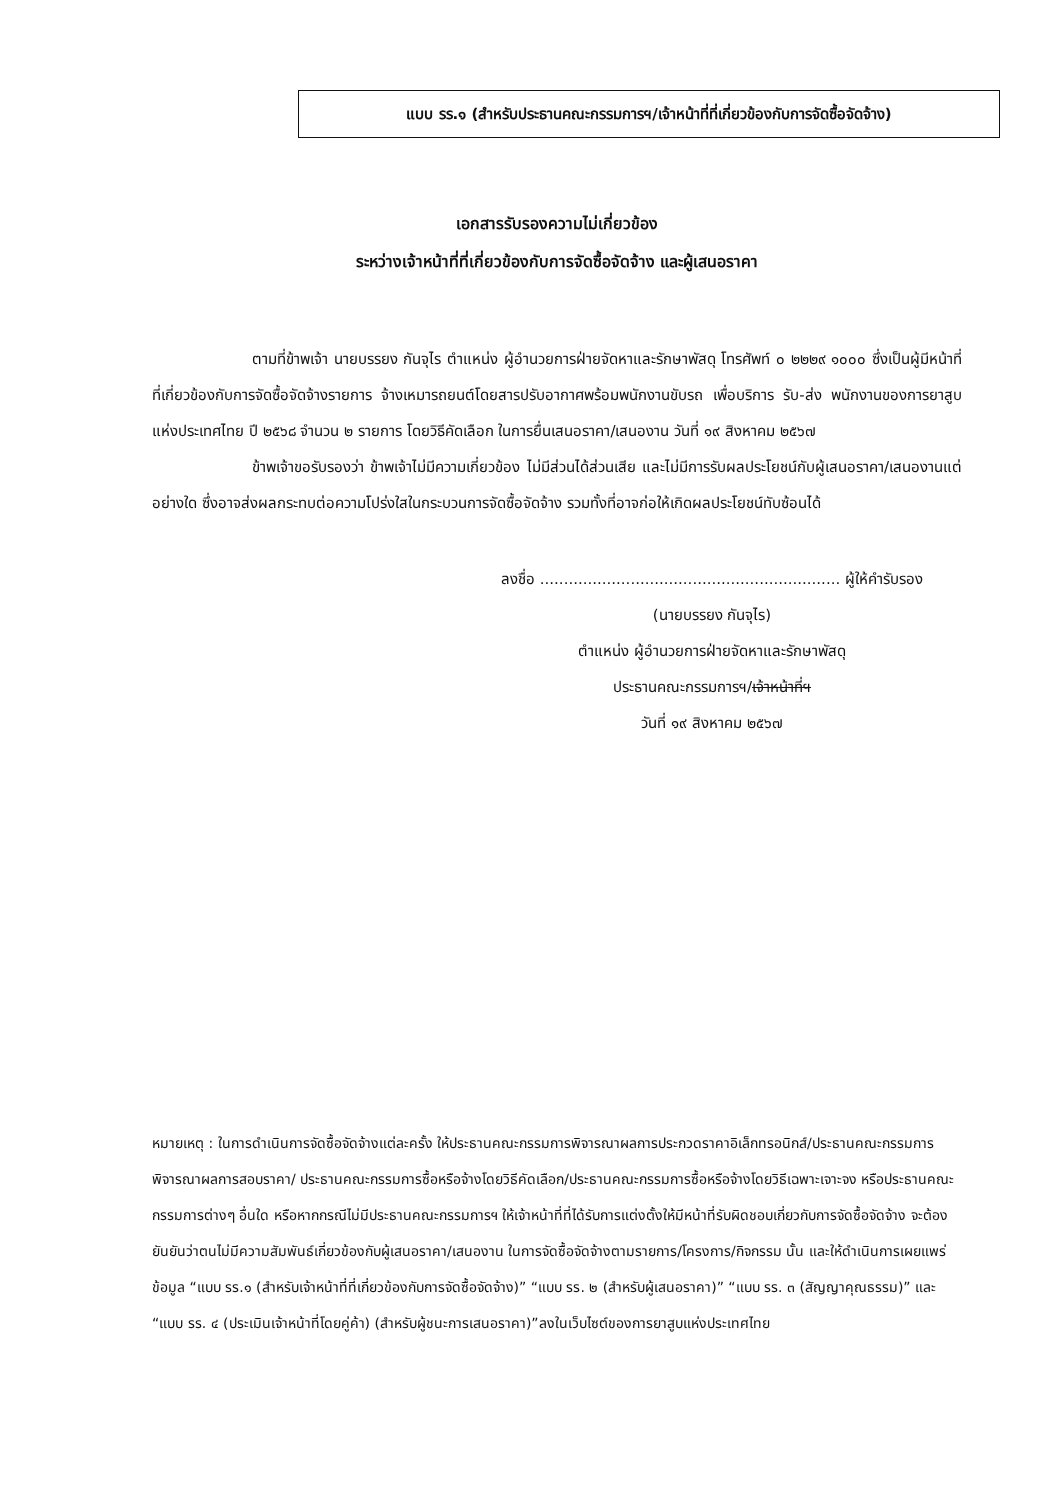แบบ รร.๑ (สำหรับประธานคณะกรรมการฯ/เจ้าหน้าที่ที่เกี่ยวข้องกับการจัดซื้อจัดจ้าง)
เอกสารรับรองความไม่เกี่ยวข้อง
ระหว่างเจ้าหน้าที่ที่เกี่ยวข้องกับการจัดซื้อจัดจ้าง และผู้เสนอราคา
ตามที่ข้าพเจ้า นายบรรยง กันจุไร ตำแหน่ง ผู้อำนวยการฝ่ายจัดหาและรักษาพัสดุ โทรศัพท์ ๐ ๒๒๒๙ ๑๐๐๐ ซึ่งเป็นผู้มีหน้าที่ที่เกี่ยวข้องกับการจัดซื้อจัดจ้างรายการ จ้างเหมารถยนต์โดยสารปรับอากาศพร้อมพนักงานขับรถ เพื่อบริการ รับ-ส่ง พนักงานของการยาสูบแห่งประเทศไทย ปี ๒๕๖๘ จำนวน ๒ รายการ โดยวิธีคัดเลือก ในการยื่นเสนอราคา/เสนองาน วันที่ ๑๙ สิงหาคม ๒๕๖๗
ข้าพเจ้าขอรับรองว่า ข้าพเจ้าไม่มีความเกี่ยวข้อง ไม่มีส่วนได้ส่วนเสีย และไม่มีการรับผลประโยชน์กับผู้เสนอราคา/เสนองานแต่อย่างใด ซึ่งอาจส่งผลกระทบต่อความโปร่งใสในกระบวนการจัดซื้อจัดจ้าง รวมทั้งที่อาจก่อให้เกิดผลประโยชน์ทับซ้อนได้
ลงชื่อ ............................................................... ผู้ให้คำรับรอง
(นายบรรยง กันจุไร)
ตำแหน่ง ผู้อำนวยการฝ่ายจัดหาและรักษาพัสดุ
ประธานคณะกรรมการฯ/เจ้าหน้าที่ฯ
วันที่ ๑๙ สิงหาคม ๒๕๖๗
หมายเหตุ : ในการดำเนินการจัดซื้อจัดจ้างแต่ละครั้ง ให้ประธานคณะกรรมการพิจารณาผลการประกวดราคาอิเล็กทรอนิกส์/ประธานคณะกรรมการพิจารณาผลการสอบราคา/ ประธานคณะกรรมการซื้อหรือจ้างโดยวิธีคัดเลือก/ประธานคณะกรรมการซื้อหรือจ้างโดยวิธีเฉพาะเจาะจง หรือประธานคณะกรรมการต่างๆ อื่นใด หรือหากกรณีไม่มีประธานคณะกรรมการฯ ให้เจ้าหน้าที่ที่ได้รับการแต่งตั้งให้มีหน้าที่รับผิดชอบเกี่ยวกับการจัดซื้อจัดจ้าง จะต้องยันยันว่าตนไม่มีความสัมพันธ์เกี่ยวข้องกับผู้เสนอราคา/เสนองาน ในการจัดซื้อจัดจ้างตามรายการ/โครงการ/กิจกรรม นั้น และให้ดำเนินการเผยแพร่ข้อมูล “แบบ รร.๑ (สำหรับเจ้าหน้าที่ที่เกี่ยวข้องกับการจัดซื้อจัดจ้าง)” “แบบ รร. ๒ (สำหรับผู้เสนอราคา)” “แบบ รร. ๓ (สัญญาคุณธรรม)” และ “แบบ รร. ๔ (ประเมินเจ้าหน้าที่โดยคู่ค้า) (สำหรับผู้ชนะการเสนอราคา)”ลงในเว็บไซต์ของการยาสูบแห่งประเทศไทย